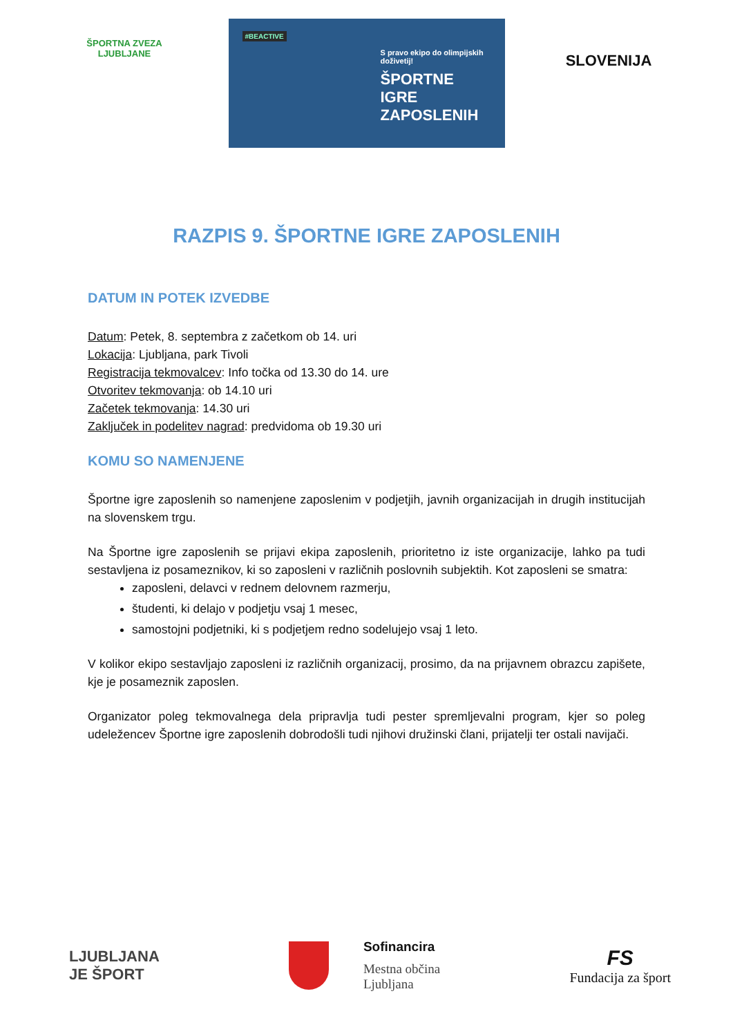ŠPORTNA ZVEZA LJUBLJANE
#BEACTIVE
S pravo ekipo do olimpijskih doživetij!
ŠPORTNE IGRE ZAPOSLENIH
SLOVENIJA
RAZPIS 9. ŠPORTNE IGRE ZAPOSLENIH
DATUM IN POTEK IZVEDBE
Datum: Petek, 8. septembra z začetkom ob 14. uri
Lokacija: Ljubljana, park Tivoli
Registracija tekmovalcev: Info točka od 13.30 do 14. ure
Otvoritev tekmovanja: ob 14.10 uri
Začetek tekmovanja: 14.30 uri
Zaključek in podelitev nagrad: predvidoma ob 19.30 uri
KOMU SO NAMENJENE
Športne igre zaposlenih so namenjene zaposlenim v podjetjih, javnih organizacijah in drugih institucijah na slovenskem trgu.
Na Športne igre zaposlenih se prijavi ekipa zaposlenih, prioritetno iz iste organizacije, lahko pa tudi sestavljena iz posameznikov, ki so zaposleni v različnih poslovnih subjektih. Kot zaposleni se smatra:
zaposleni, delavci v rednem delovnem razmerju,
študenti, ki delajo v podjetju vsaj 1 mesec,
samostojni podjetniki, ki s podjetjem redno sodelujejo vsaj 1 leto.
V kolikor ekipo sestavljajo zaposleni iz različnih organizacij, prosimo, da na prijavnem obrazcu zapišete, kje je posameznik zaposlen.
Organizator poleg tekmovalnega dela pripravlja tudi pester spremljevalni program, kjer so poleg udeležencev Športne igre zaposlenih dobrodošli tudi njihovi družinski člani, prijatelji ter ostali navijači.
LJUBLJANA
JE ŠPORT
Sofinancira
Mestna občina
Ljubljana
FS
Fundacija za šport